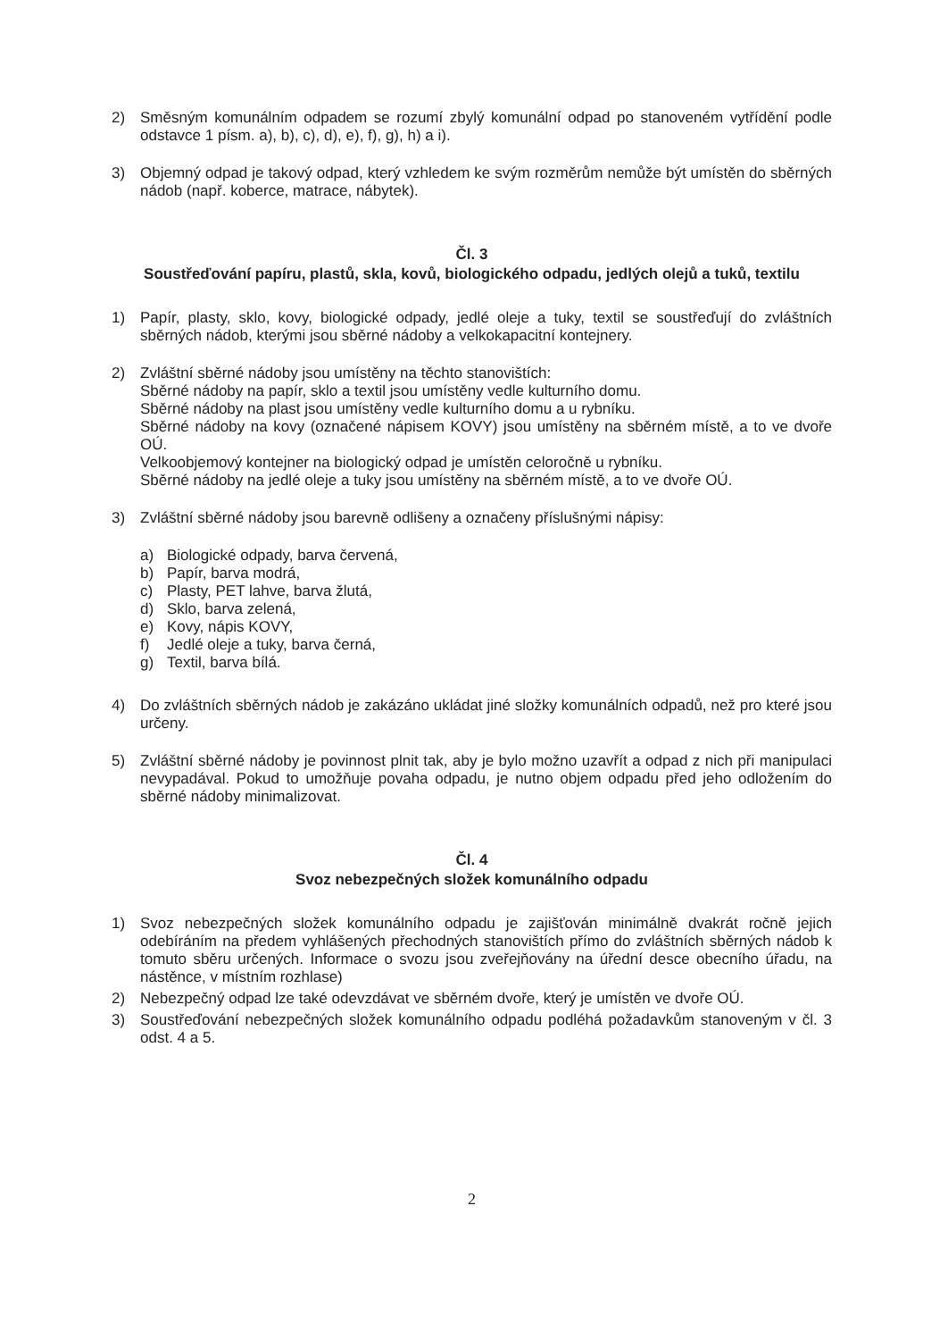2) Směsným komunálním odpadem se rozumí zbylý komunální odpad po stanoveném vytřídění podle odstavce 1 písm. a), b), c), d), e), f), g), h) a i).
3) Objemný odpad je takový odpad, který vzhledem ke svým rozměrům nemůže být umístěn do sběrných nádob (např. koberce, matrace, nábytek).
Čl. 3
Soustřeďování papíru, plastů, skla, kovů, biologického odpadu, jedlých olejů a tuků, textilu
1) Papír, plasty, sklo, kovy, biologické odpady, jedlé oleje a tuky, textil se soustřeďují do zvláštních sběrných nádob, kterými jsou sběrné nádoby a velkokapacitní kontejnery.
2) Zvláštní sběrné nádoby jsou umístěny na těchto stanovištích:
Sběrné nádoby na papír, sklo a textil jsou umístěny vedle kulturního domu.
Sběrné nádoby na plast jsou umístěny vedle kulturního domu a u rybníku.
Sběrné nádoby na kovy (označené nápisem KOVY) jsou umístěny na sběrném místě, a to ve dvoře OÚ.
Velkoobjemový kontejner na biologický odpad je umístěn celoročně u rybníku.
Sběrné nádoby na jedlé oleje a tuky jsou umístěny na sběrném místě, a to ve dvoře OÚ.
3) Zvláštní sběrné nádoby jsou barevně odlišeny a označeny příslušnými nápisy:
a) Biologické odpady, barva červená,
b) Papír, barva modrá,
c) Plasty, PET lahve, barva žlutá,
d) Sklo, barva zelená,
e) Kovy, nápis KOVY,
f) Jedlé oleje a tuky, barva černá,
g) Textil, barva bílá.
4) Do zvláštních sběrných nádob je zakázáno ukládat jiné složky komunálních odpadů, než pro které jsou určeny.
5) Zvláštní sběrné nádoby je povinnost plnit tak, aby je bylo možno uzavřít a odpad z nich při manipulaci nevypadával. Pokud to umožňuje povaha odpadu, je nutno objem odpadu před jeho odložením do sběrné nádoby minimalizovat.
Čl. 4
Svoz nebezpečných složek komunálního odpadu
1) Svoz nebezpečných složek komunálního odpadu je zajišťován minimálně dvakrát ročně jejich odebíráním na předem vyhlášených přechodných stanovištích přímo do zvláštních sběrných nádob k tomuto sběru určených. Informace o svozu jsou zveřejňovány na úřední desce obecního úřadu, na nástěnce, v místním rozhlase)
2) Nebezpečný odpad lze také odevzdávat ve sběrném dvoře, který je umístěn ve dvoře OÚ.
3) Soustřeďování nebezpečných složek komunálního odpadu podléhá požadavkům stanoveným v čl. 3 odst. 4 a 5.
2